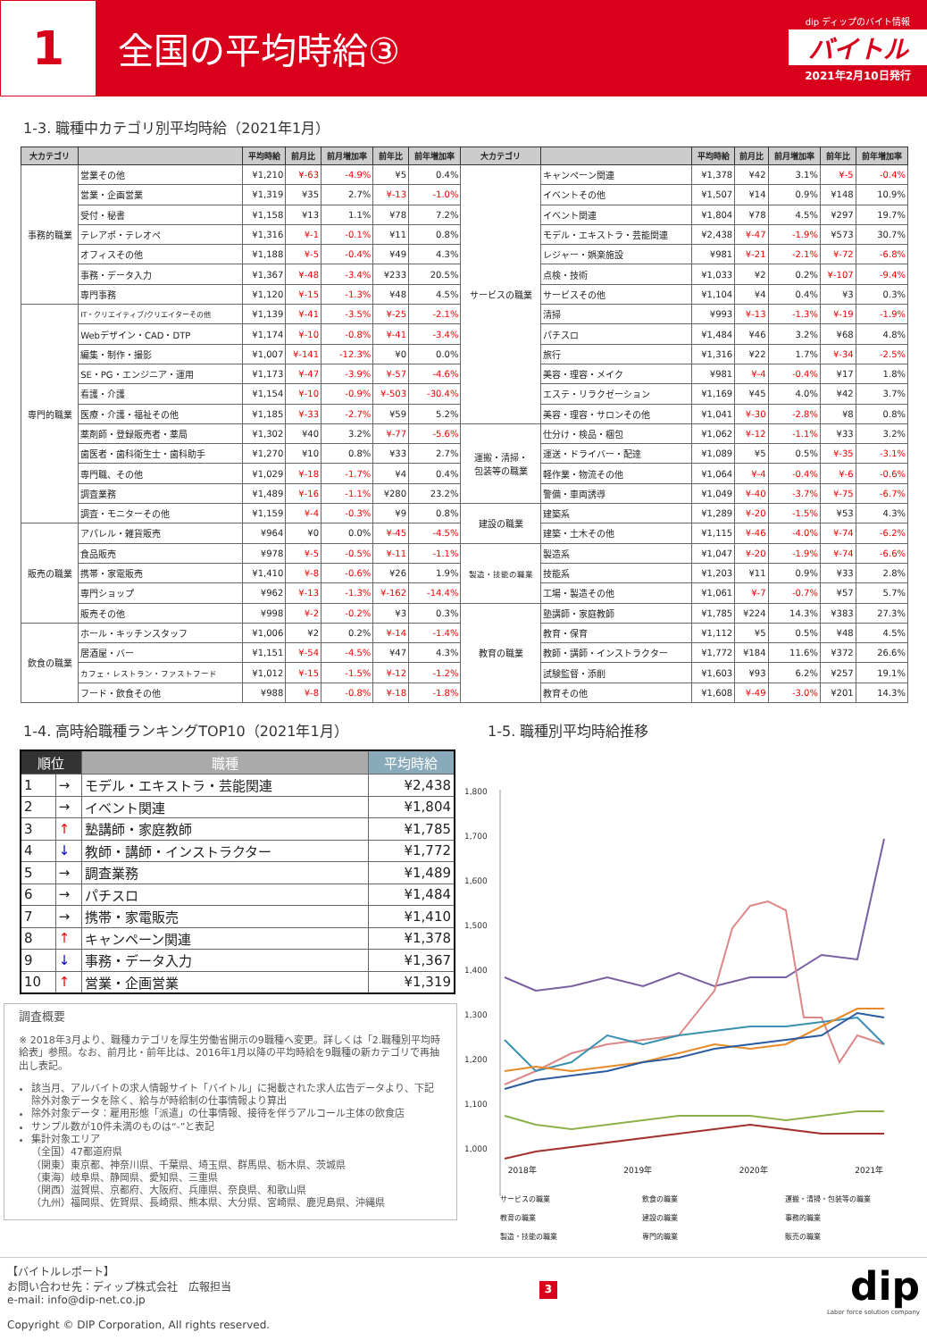1
全国の平均時給③
dip ディップのバイト情報
バイトル
2021年2月10日発行
1-3. 職種中カテゴリ別平均時給（2021年1月）
| 大カテゴリ | | 平均時給 | 前月比 | 前月増加率 | 前年比 | 前年増加率 | 大カテゴリ | | 平均時給 | 前月比 | 前月増加率 | 前年比 | 前年増加率 |
| --- | --- | --- | --- | --- | --- | --- | --- | --- | --- | --- | --- | --- | --- |
| 事務的職業 | 営業その他 | ¥1,210 | ¥-63 | -4.9% | ¥5 | 0.4% | サービスの職業 | キャンペーン関連 | ¥1,378 | ¥42 | 3.1% | ¥-5 | -0.4% |
| | 営業・企画営業 | ¥1,319 | ¥35 | 2.7% | ¥-13 | -1.0% | | イベントその他 | ¥1,507 | ¥14 | 0.9% | ¥148 | 10.9% |
| | 受付・秘書 | ¥1,158 | ¥13 | 1.1% | ¥78 | 7.2% | | イベント関連 | ¥1,804 | ¥78 | 4.5% | ¥297 | 19.7% |
| | テレアポ・テレオペ | ¥1,316 | ¥-1 | -0.1% | ¥11 | 0.8% | | モデル・エキストラ・芸能関連 | ¥2,438 | ¥-47 | -1.9% | ¥573 | 30.7% |
| | オフィスその他 | ¥1,188 | ¥-5 | -0.4% | ¥49 | 4.3% | | レジャー・娯楽施設 | ¥981 | ¥-21 | -2.1% | ¥-72 | -6.8% |
| | 事務・データ入力 | ¥1,367 | ¥-48 | -3.4% | ¥233 | 20.5% | | 点検・技術 | ¥1,033 | ¥2 | 0.2% | ¥-107 | -9.4% |
| | 専門事務 | ¥1,120 | ¥-15 | -1.3% | ¥48 | 4.5% | | サービスその他 | ¥1,104 | ¥4 | 0.4% | ¥3 | 0.3% |
| 専門的職業 | IT・クリエイティブ/クリエイターその他 | ¥1,139 | ¥-41 | -3.5% | ¥-25 | -2.1% | | 清掃 | ¥993 | ¥-13 | -1.3% | ¥-19 | -1.9% |
| | Webデザイン・CAD・DTP | ¥1,174 | ¥-10 | -0.8% | ¥-41 | -3.4% | | パチスロ | ¥1,484 | ¥46 | 3.2% | ¥68 | 4.8% |
| | 編集・制作・撮影 | ¥1,007 | ¥-141 | -12.3% | ¥0 | 0.0% | | 旅行 | ¥1,316 | ¥22 | 1.7% | ¥-34 | -2.5% |
| | SE・PG・エンジニア・運用 | ¥1,173 | ¥-47 | -3.9% | ¥-57 | -4.6% | | 美容・理容・メイク | ¥981 | ¥-4 | -0.4% | ¥17 | 1.8% |
| | 看護・介護 | ¥1,154 | ¥-10 | -0.9% | ¥-503 | -30.4% | | エステ・リラクゼーション | ¥1,169 | ¥45 | 4.0% | ¥42 | 3.7% |
| | 医療・介護・福祉その他 | ¥1,185 | ¥-33 | -2.7% | ¥59 | 5.2% | | 美容・理容・サロンその他 | ¥1,041 | ¥-30 | -2.8% | ¥8 | 0.8% |
| | 薬剤師・登録販売者・薬局 | ¥1,302 | ¥40 | 3.2% | ¥-77 | -5.6% | 運搬・清掃・ 包装等の職業 | 仕分け・検品・梱包 | ¥1,062 | ¥-12 | -1.1% | ¥33 | 3.2% |
| | 歯医者・歯科衛生士・歯科助手 | ¥1,270 | ¥10 | 0.8% | ¥33 | 2.7% | | 運送・ドライバー・配達 | ¥1,089 | ¥5 | 0.5% | ¥-35 | -3.1% |
| | 専門職、その他 | ¥1,029 | ¥-18 | -1.7% | ¥4 | 0.4% | | 軽作業・物流その他 | ¥1,064 | ¥-4 | -0.4% | ¥-6 | -0.6% |
| | 調査業務 | ¥1,489 | ¥-16 | -1.1% | ¥280 | 23.2% | | 警備・車両誘導 | ¥1,049 | ¥-40 | -3.7% | ¥-75 | -6.7% |
| | 調査・モニターその他 | ¥1,159 | ¥-4 | -0.3% | ¥9 | 0.8% | 建設の職業 | 建築系 | ¥1,289 | ¥-20 | -1.5% | ¥53 | 4.3% |
| 販売の職業 | アパレル・雑貨販売 | ¥964 | ¥0 | 0.0% | ¥-45 | -4.5% | | 建築・土木その他 | ¥1,115 | ¥-46 | -4.0% | ¥-74 | -6.2% |
| | 食品販売 | ¥978 | ¥-5 | -0.5% | ¥-11 | -1.1% | 製造・技能の職業 | 製造系 | ¥1,047 | ¥-20 | -1.9% | ¥-74 | -6.6% |
| | 携帯・家電販売 | ¥1,410 | ¥-8 | -0.6% | ¥26 | 1.9% | | 技能系 | ¥1,203 | ¥11 | 0.9% | ¥33 | 2.8% |
| | 専門ショップ | ¥962 | ¥-13 | -1.3% | ¥-162 | -14.4% | | 工場・製造その他 | ¥1,061 | ¥-7 | -0.7% | ¥57 | 5.7% |
| | 販売その他 | ¥998 | ¥-2 | -0.2% | ¥3 | 0.3% | 教育の職業 | 塾講師・家庭教師 | ¥1,785 | ¥224 | 14.3% | ¥383 | 27.3% |
| 飲食の職業 | ホール・キッチンスタッフ | ¥1,006 | ¥2 | 0.2% | ¥-14 | -1.4% | | 教育・保育 | ¥1,112 | ¥5 | 0.5% | ¥48 | 4.5% |
| | 居酒屋・バー | ¥1,151 | ¥-54 | -4.5% | ¥47 | 4.3% | | 教師・講師・インストラクター | ¥1,772 | ¥184 | 11.6% | ¥372 | 26.6% |
| | カフェ・レストラン・ファストフード | ¥1,012 | ¥-15 | -1.5% | ¥-12 | -1.2% | | 試験監督・添削 | ¥1,603 | ¥93 | 6.2% | ¥257 | 19.1% |
| | フード・飲食その他 | ¥988 | ¥-8 | -0.8% | ¥-18 | -1.8% | | 教育その他 | ¥1,608 | ¥-49 | -3.0% | ¥201 | 14.3% |
1-4. 高時給職種ランキングTOP10（2021年1月）
| 順位 | | 職種 | 平均時給 |
| --- | --- | --- | --- |
| 1 | → | モデル・エキストラ・芸能関連 | ¥2,438 |
| 2 | → | イベント関連 | ¥1,804 |
| 3 | ↑ | 塾講師・家庭教師 | ¥1,785 |
| 4 | ↓ | 教師・講師・インストラクター | ¥1,772 |
| 5 | → | 調査業務 | ¥1,489 |
| 6 | → | パチスロ | ¥1,484 |
| 7 | → | 携帯・家電販売 | ¥1,410 |
| 8 | ↑ | キャンペーン関連 | ¥1,378 |
| 9 | ↓ | 事務・データ入力 | ¥1,367 |
| 10 | ↑ | 営業・企画営業 | ¥1,319 |
調査概要
※ 2018年3月より、職種カテゴリを厚生労働省開示の9職種へ変更。詳しくは「2.職種別平均時給表」参照。なお、前月比・前年比は、2016年1月以降の平均時給を9職種の新カテゴリで再抽出し表記。
該当月、アルバイトの求人情報サイト「バイトル」に掲載された求人広告データより、下記除外対象データを除く、給与が時給制の仕事情報より算出
除外対象データ：雇用形態「派遣」の仕事情報、接待を伴うアルコール主体の飲食店
サンプル数が10件未満のものは“-”と表記
集計対象エリア
（全国）47都道府県
（関東）東京都、神奈川県、千葉県、埼玉県、群馬県、栃木県、茨城県
（東海）岐阜県、静岡県、愛知県、三重県
（関西）滋賀県、京都府、大阪府、兵庫県、奈良県、和歌山県
（九州）福岡県、佐賀県、長崎県、熊本県、大分県、宮崎県、鹿児島県、沖縄県
1-5. 職種別平均時給推移
1,800
1,700
1,600
1,500
1,400
1,300
1,200
1,100
1,000
2018年 2019年 2020年 2021年
サービスの職業 飲食の職業 運搬・清掃・包装等の職業 教育の職業 建設の職業 事務的職業 製造・技能の職業 専門的職業 販売の職業
【バイトルレポート】
お問い合わせ先：ディップ株式会社　広報担当
e-mail: info@dip-net.co.jp
Copyright © DIP Corporation, All rights reserved.
3
dip
Labor force solution company